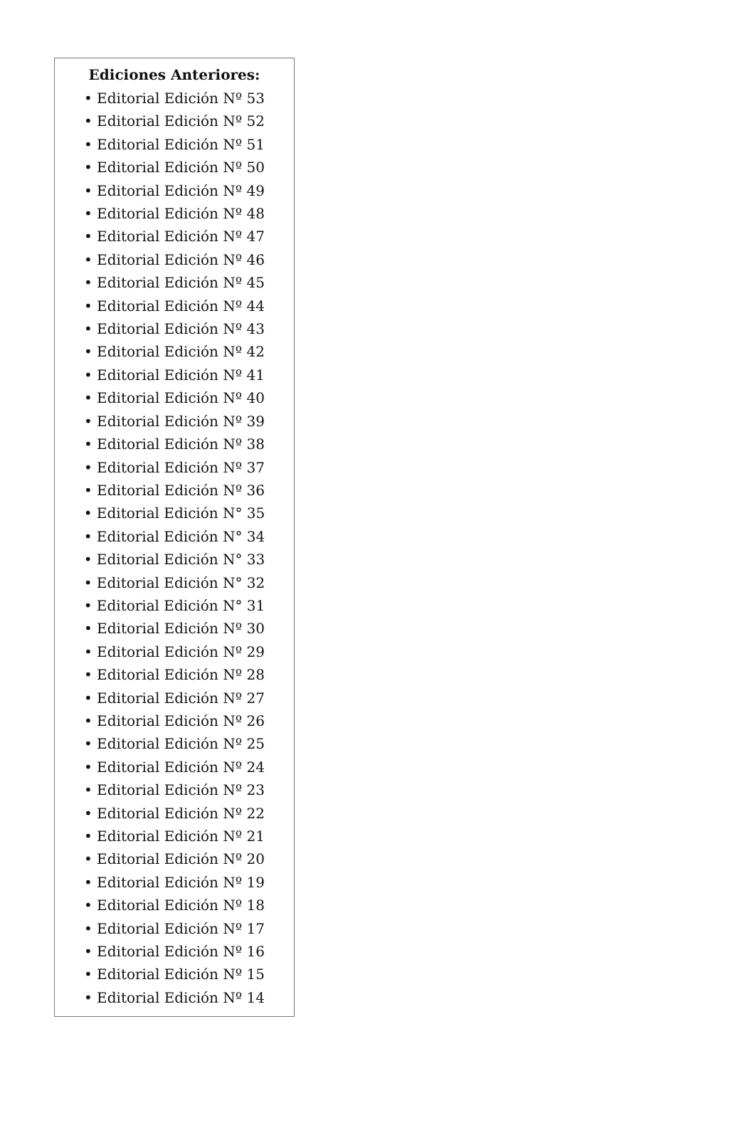Ediciones Anteriores:
• Editorial Edición Nº 53
• Editorial Edición Nº 52
• Editorial Edición Nº 51
• Editorial Edición Nº 50
• Editorial Edición Nº 49
• Editorial Edición Nº 48
• Editorial Edición Nº 47
• Editorial Edición Nº 46
• Editorial Edición Nº 45
• Editorial Edición Nº 44
• Editorial Edición Nº 43
• Editorial Edición Nº 42
• Editorial Edición Nº 41
• Editorial Edición Nº 40
• Editorial Edición Nº 39
• Editorial Edición Nº 38
• Editorial Edición Nº 37
• Editorial Edición Nº 36
• Editorial Edición N° 35
• Editorial Edición N° 34
• Editorial Edición N° 33
• Editorial Edición N° 32
• Editorial Edición N° 31
• Editorial Edición Nº 30
• Editorial Edición Nº 29
• Editorial Edición Nº 28
• Editorial Edición Nº 27
• Editorial Edición Nº 26
• Editorial Edición Nº 25
• Editorial Edición Nº 24
• Editorial Edición Nº 23
• Editorial Edición Nº 22
• Editorial Edición Nº 21
• Editorial Edición Nº 20
• Editorial Edición Nº 19
• Editorial Edición Nº 18
• Editorial Edición Nº 17
• Editorial Edición Nº 16
• Editorial Edición Nº 15
• Editorial Edición Nº 14